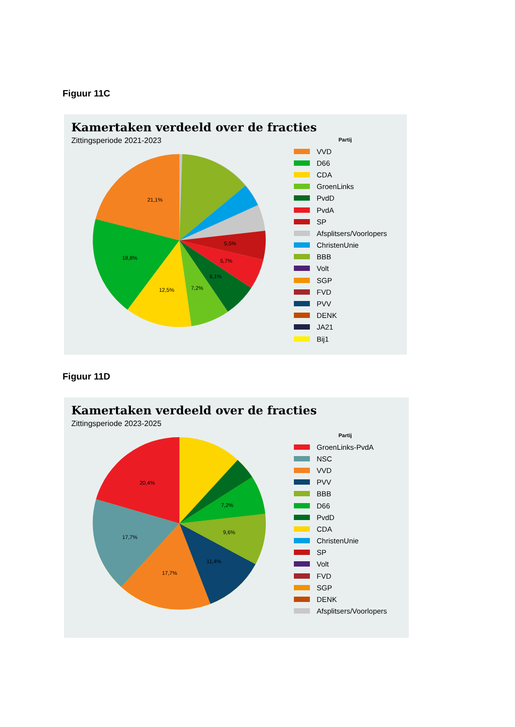Figuur 11C
Kamertaken verdeeld over de fracties
Zittingsperiode 2021-2023
21,1%
18,8%
12,5%
7,2%
6,1%
5,7%
5,5%
Partij
VVD
D66
CDA
GroenLinks
PvdD
PvdA
SP
Afsplitsers/Voorlopers
ChristenUnie
BBB
Volt
SGP
FVD
PVV
DENK
JA21
Bij1
Figuur 11D
Kamertaken verdeeld over de fracties
Zittingsperiode 2023-2025
20,4%
17,7%
17,7%
11,4%
9,6%
7,2%
Partij
GroenLinks-PvdA
NSC
VVD
PVV
BBB
D66
PvdD
CDA
ChristenUnie
SP
Volt
FVD
SGP
DENK
Afsplitsers/Voorlopers